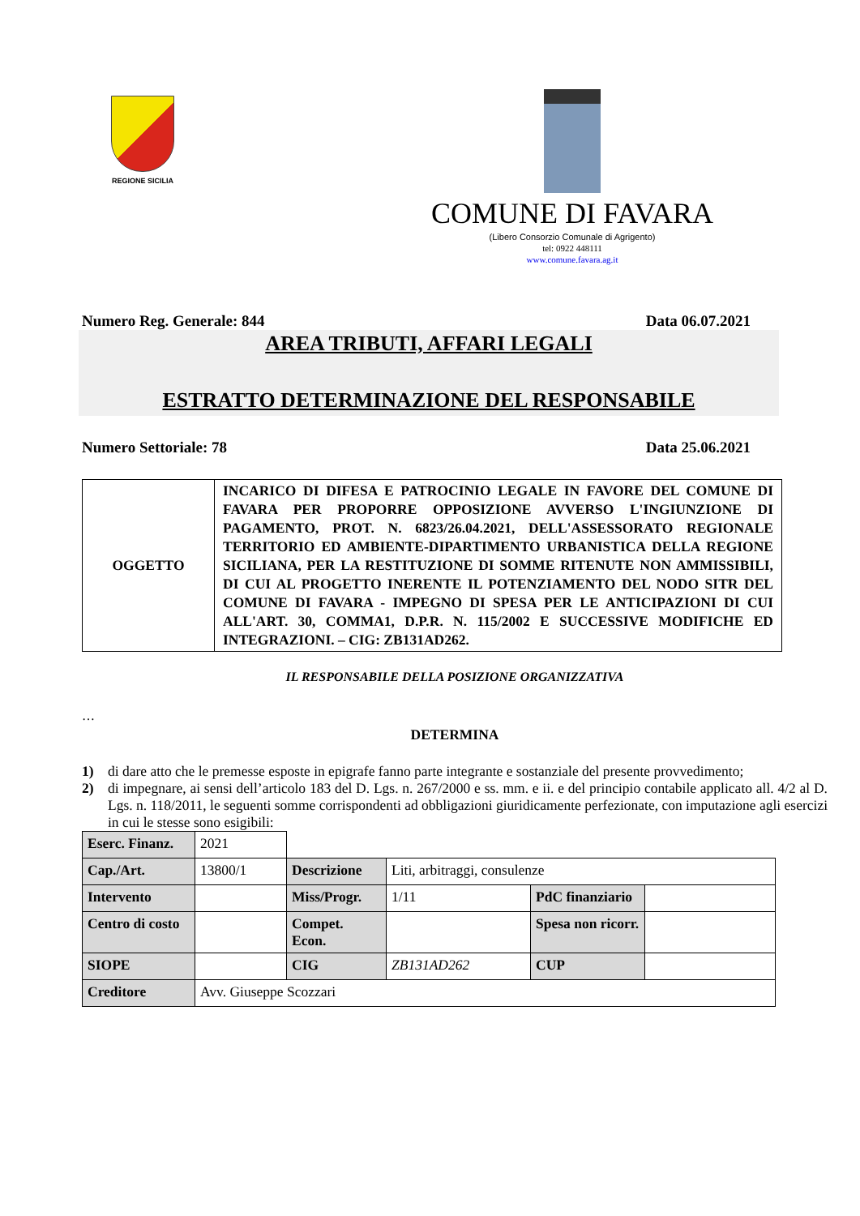REGIONE SICILIA
COMUNE DI FAVARA
(Libero Consorzio Comunale di Agrigento)
tel: 0922 448111
www.comune.favara.ag.it
Numero Reg. Generale: 844 Data 06.07.2021
AREA TRIBUTI, AFFARI LEGALI
ESTRATTO DETERMINAZIONE DEL RESPONSABILE
Numero Settoriale: 78 Data 25.06.2021
| OGGETTO | INCARICO DI DIFESA E PATROCINIO LEGALE IN FAVORE DEL COMUNE DI FAVARA PER PROPORRE OPPOSIZIONE AVVERSO L'INGIUNZIONE DI PAGAMENTO, PROT. N. 6823/26.04.2021, DELL'ASSESSORATO REGIONALE TERRITORIO ED AMBIENTE-DIPARTIMENTO URBANISTICA DELLA REGIONE SICILIANA, PER LA RESTITUZIONE DI SOMME RITENUTE NON AMMISSIBILI, DI CUI AL PROGETTO INERENTE IL POTENZIAMENTO DEL NODO SITR DEL COMUNE DI FAVARA - IMPEGNO DI SPESA PER LE ANTICIPAZIONI DI CUI ALL'ART. 30, COMMA1, D.P.R. N. 115/2002 E SUCCESSIVE MODIFICHE ED INTEGRAZIONI. – CIG: ZB131AD262. |
IL RESPONSABILE DELLA POSIZIONE ORGANIZZATIVA
…
DETERMINA
1) di dare atto che le premesse esposte in epigrafe fanno parte integrante e sostanziale del presente provvedimento;
2) di impegnare, ai sensi dell’articolo 183 del D. Lgs. n. 267/2000 e ss. mm. e ii. e del principio contabile applicato all. 4/2 al D. Lgs. n. 118/2011, le seguenti somme corrispondenti ad obbligazioni giuridicamente perfezionate, con imputazione agli esercizi in cui le stesse sono esigibili:
| Eserc. Finanz. | 2021 | | | | |
| Cap./Art. | 13800/1 | Descrizione | Liti, arbitraggi, consulenze | | |
| Intervento | | Miss/Progr. | 1/11 | PdC finanziario | |
| Centro di costo | | Compet. Econ. | | Spesa non ricorr. | |
| SIOPE | | CIG | ZB131AD262 | CUP | |
| Creditore | Avv. Giuseppe Scozzari | | | | |